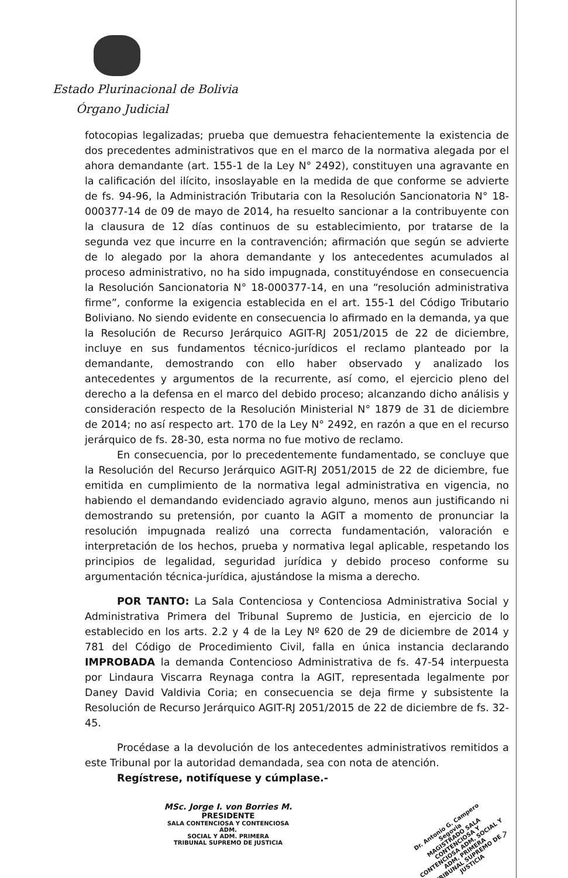Estado Plurinacional de Bolivia
Órgano Judicial
fotocopias legalizadas; prueba que demuestra fehacientemente la existencia de dos precedentes administrativos que en el marco de la normativa alegada por el ahora demandante (art. 155-1 de la Ley N° 2492), constituyen una agravante en la calificación del ilícito, insoslayable en la medida de que conforme se advierte de fs. 94-96, la Administración Tributaria con la Resolución Sancionatoria N° 18-000377-14 de 09 de mayo de 2014, ha resuelto sancionar a la contribuyente con la clausura de 12 días continuos de su establecimiento, por tratarse de la segunda vez que incurre en la contravención; afirmación que según se advierte de lo alegado por la ahora demandante y los antecedentes acumulados al proceso administrativo, no ha sido impugnada, constituyéndose en consecuencia la Resolución Sancionatoria N° 18-000377-14, en una “resolución administrativa firme”, conforme la exigencia establecida en el art. 155-1 del Código Tributario Boliviano. No siendo evidente en consecuencia lo afirmado en la demanda, ya que la Resolución de Recurso Jerárquico AGIT-RJ 2051/2015 de 22 de diciembre, incluye en sus fundamentos técnico-jurídicos el reclamo planteado por la demandante, demostrando con ello haber observado y analizado los antecedentes y argumentos de la recurrente, así como, el ejercicio pleno del derecho a la defensa en el marco del debido proceso; alcanzando dicho análisis y consideración respecto de la Resolución Ministerial N° 1879 de 31 de diciembre de 2014; no así respecto art. 170 de la Ley N° 2492, en razón a que en el recurso jerárquico de fs. 28-30, esta norma no fue motivo de reclamo.
En consecuencia, por lo precedentemente fundamentado, se concluye que la Resolución del Recurso Jerárquico AGIT-RJ 2051/2015 de 22 de diciembre, fue emitida en cumplimiento de la normativa legal administrativa en vigencia, no habiendo el demandando evidenciado agravio alguno, menos aun justificando ni demostrando su pretensión, por cuanto la AGIT a momento de pronunciar la resolución impugnada realizó una correcta fundamentación, valoración e interpretación de los hechos, prueba y normativa legal aplicable, respetando los principios de legalidad, seguridad jurídica y debido proceso conforme su argumentación técnica-jurídica, ajustándose la misma a derecho.
POR TANTO: La Sala Contenciosa y Contenciosa Administrativa Social y Administrativa Primera del Tribunal Supremo de Justicia, en ejercicio de lo establecido en los arts. 2.2 y 4 de la Ley Nº 620 de 29 de diciembre de 2014 y 781 del Código de Procedimiento Civil, falla en única instancia declarando IMPROBADA la demanda Contencioso Administrativa de fs. 47-54 interpuesta por Lindaura Viscarra Reynaga contra la AGIT, representada legalmente por Daney David Valdivia Coria; en consecuencia se deja firme y subsistente la Resolución de Recurso Jerárquico AGIT-RJ 2051/2015 de 22 de diciembre de fs. 32-45.
Procédase a la devolución de los antecedentes administrativos remitidos a este Tribunal por la autoridad demandada, sea con nota de atención.
Regístrese, notifíquese y cúmplase.-
MSc. Jorge I. von Borries M.
PRESIDENTE
SALA CONTENCIOSA Y CONTENCIOSA ADM.
SOCIAL Y ADM. PRIMERA
TRIBUNAL SUPREMO DE JUSTICIA
Dr. Antonio G. Campero Segovia
MAGISTRADO SALA CONTENCIOSA Y CONTENCIOSA ADM. SOCIAL Y ADM. PRIMERA
TRIBUNAL SUPREMO DE JUSTICIA
7